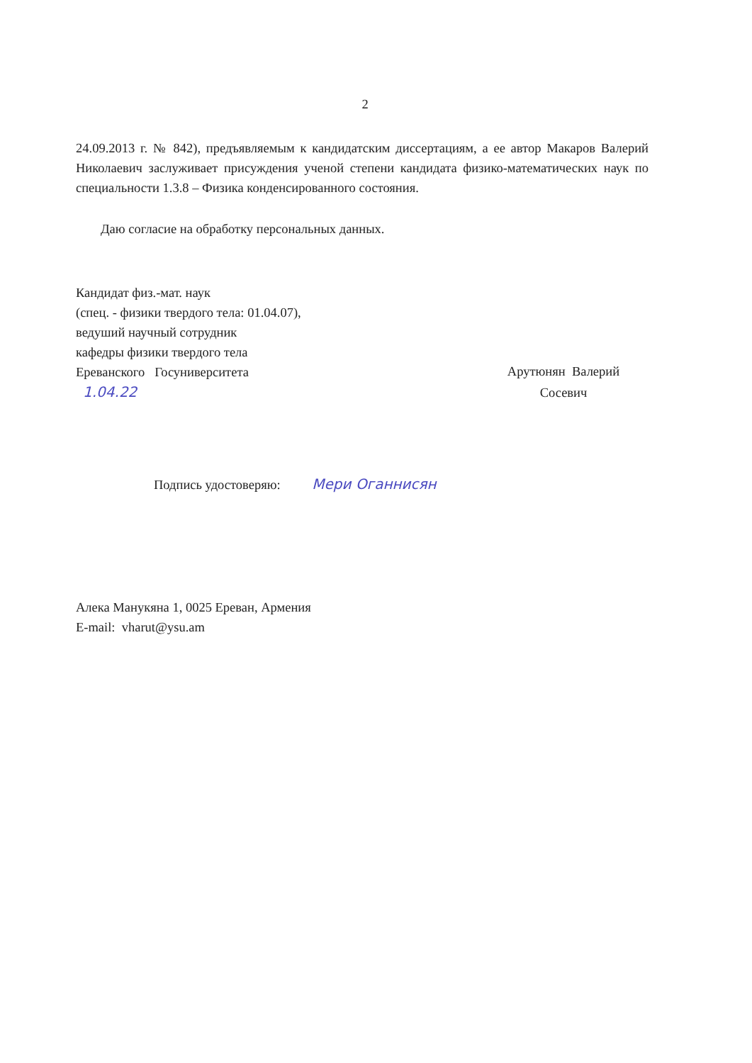2
24.09.2013 г. № 842), предъявляемым к кандидатским диссертациям, а ее автор Макаров Валерий Николаевич заслуживает присуждения ученой степени кандидата физико-математических наук по специальности 1.3.8 – Физика конденсированного состояния.
Даю согласие на обработку персональных данных.
Кандидат физ.-мат. наук
(спец. - физики твердого тела: 01.04.07),
ведуший научный сотрудник
кафедры физики твердого тела
Ереванского Госуниверситета
1.04.22
Арутюнян Валерий
Сосевич
Подпись удостоверяю: Мери Оганнисян
Алека Манукяна 1, 0025 Ереван, Армения
E-mail: vharut@ysu.am